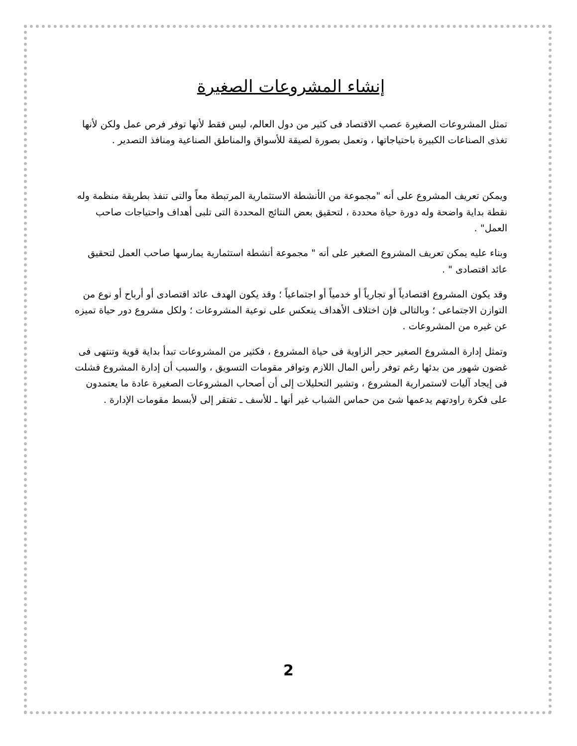إنشاء المشروعات الصغيرة
تمثل المشروعات الصغيرة عصب الاقتصاد فى كثير من دول العالم، ليس فقط لأنها توفر فرص عمل ولكن لأنها تغذى الصناعات الكبيرة باحتياجاتها ، وتعمل بصورة لصيقة للأسواق والمناطق الصناعية ومنافذ التصدير .
ويمكن تعريف المشروع على أنه "مجموعة من الأنشطة الاستثمارية المرتبطة معاً والتى تنفذ بطريقة منظمة وله نقطة بداية واضحة وله دورة حياة محددة ، لتحقيق بعض النتائج المحددة التى تلبى أهداف واحتياجات صاحب العمل" .
وبناء عليه يمكن تعريف المشروع الصغير على أنه " مجموعة أنشطة استثمارية يمارسها صاحب العمل لتحقيق عائد اقتصادى " .
وقد يكون المشروع اقتصادياً أو تجارياً أو خدمياً أو اجتماعياً ؛ وقد يكون الهدف عائد اقتصادى أو أرباح أو نوع من التوازن الاجتماعى ؛ وبالتالى فإن اختلاف الأهداف ينعكس على نوعية المشروعات ؛ ولكل مشروع دور حياة تميزه عن غيره من المشروعات .
وتمثل إدارة المشروع الصغير حجر الزاوية فى حياة المشروع ، فكثير من المشروعات تبدأ بداية قوية وتنتهى فى غضون شهور من بدئها رغم توفر رأس المال اللازم وتوافر مقومات التسويق ، والسبب أن إدارة المشروع فشلت فى إيجاد آليات لاستمرارية المشروع ، وتشير التحليلات إلى أن أصحاب المشروعات الصغيرة عادة ما يعتمدون على فكرة راودتهم يدعمها شئ من حماس الشباب غير أنها ـ للأسف ـ تفتقر إلى لأبسط مقومات الإدارة .
2